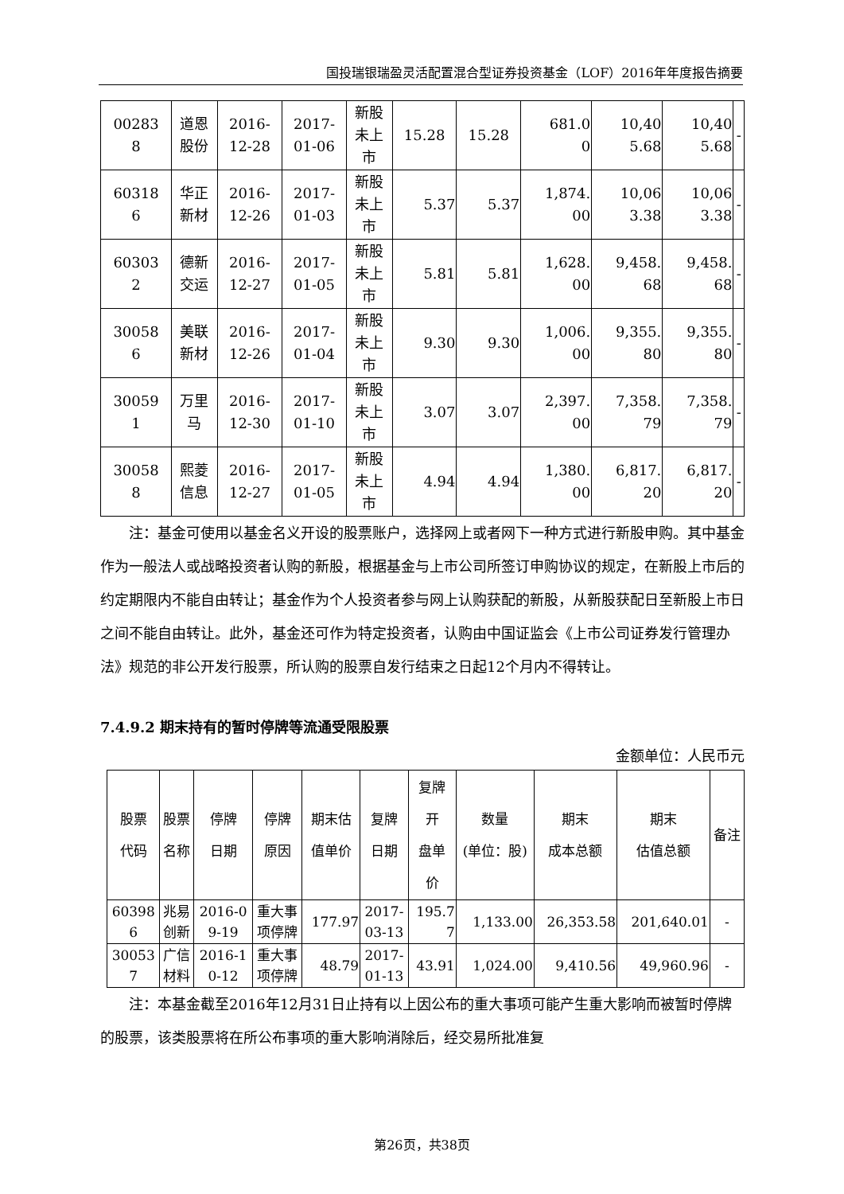国投瑞银瑞盈灵活配置混合型证券投资基金（LOF）2016年年度报告摘要
| 00283 8 | 道恩 股份 | 2016- 12-28 | 2017- 01-06 | 新股 未上 市 | 15.28 | 15.28 | 681.0 0 | 10,40 5.68 | 10,40 5.68 | - |
| 60318 6 | 华正 新材 | 2016- 12-26 | 2017- 01-03 | 新股 未上 市 | 5.37 | 5.37 | 1,874. 00 | 10,06 3.38 | 10,06 3.38 | - |
| 60303 2 | 德新 交运 | 2016- 12-27 | 2017- 01-05 | 新股 未上 市 | 5.81 | 5.81 | 1,628. 00 | 9,458. 68 | 9,458. 68 | - |
| 30058 6 | 美联 新材 | 2016- 12-26 | 2017- 01-04 | 新股 未上 市 | 9.30 | 9.30 | 1,006. 00 | 9,355. 80 | 9,355. 80 | - |
| 30059 1 | 万里 马 | 2016- 12-30 | 2017- 01-10 | 新股 未上 市 | 3.07 | 3.07 | 2,397. 00 | 7,358. 79 | 7,358. 79 | - |
| 30058 8 | 熙菱 信息 | 2016- 12-27 | 2017- 01-05 | 新股 未上 市 | 4.94 | 4.94 | 1,380. 00 | 6,817. 20 | 6,817. 20 | - |
注：基金可使用以基金名义开设的股票账户，选择网上或者网下一种方式进行新股申购。其中基金作为一般法人或战略投资者认购的新股，根据基金与上市公司所签订申购协议的规定，在新股上市后的约定期限内不能自由转让；基金作为个人投资者参与网上认购获配的新股，从新股获配日至新股上市日之间不能自由转让。此外，基金还可作为特定投资者，认购由中国证监会《上市公司证券发行管理办法》规范的非公开发行股票，所认购的股票自发行结束之日起12个月内不得转让。
7.4.9.2 期末持有的暂时停牌等流通受限股票
金额单位：人民币元
| 股票 代码 | 股票 名称 | 停牌 日期 | 停牌 原因 | 期末估 值单价 | 复牌 日期 | 复牌 开 盘单 价 | 数量 (单位：股) | 期末 成本总额 | 期末 估值总额 | 备注 |
| --- | --- | --- | --- | --- | --- | --- | --- | --- | --- | --- |
| 60398 6 | 兆易 创新 | 2016-0 9-19 | 重大事 项停牌 | 177.97 | 2017- 03-13 | 195.7 7 | 1,133.00 | 26,353.58 | 201,640.01 | - |
| 30053 7 | 广信 材料 | 2016-1 0-12 | 重大事 项停牌 | 48.79 | 2017- 01-13 | 43.91 | 1,024.00 | 9,410.56 | 49,960.96 | - |
注：本基金截至2016年12月31日止持有以上因公布的重大事项可能产生重大影响而被暂时停牌的股票，该类股票将在所公布事项的重大影响消除后，经交易所批准复
第26页，共38页